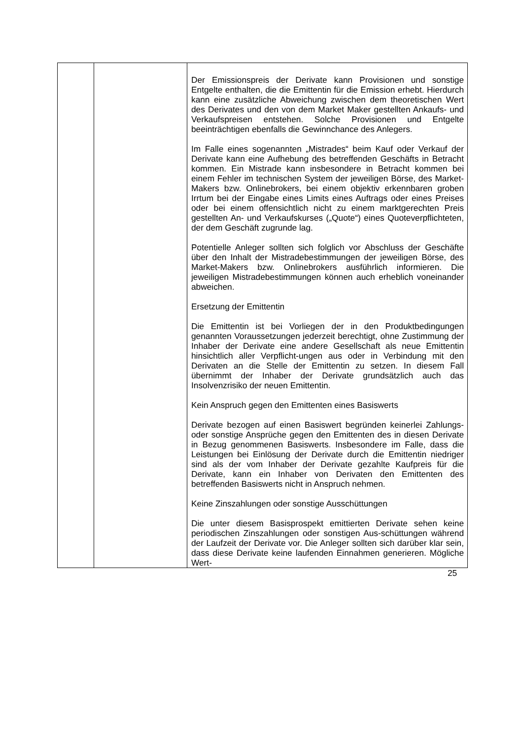| | | Der Emissionspreis der Derivate kann Provisionen und sonstige Entgelte enthalten, die die Emittentin für die Emission erhebt. Hierdurch kann eine zusätzliche Abweichung zwischen dem theoretischen Wert des Derivates und den von dem Market Maker gestellten Ankaufs- und Verkaufspreisen entstehen. Solche Provisionen und Entgelte beeinträchtigen ebenfalls die Gewinnchance des Anlegers. Im Falle eines sogenannten „Mistrades“ beim Kauf oder Verkauf der Derivate kann eine Aufhebung des betreffenden Geschäfts in Betracht kommen. Ein Mistrade kann insbesondere in Betracht kommen bei einem Fehler im technischen System der jeweiligen Börse, des Market-Makers bzw. Onlinebrokers, bei einem objektiv erkennbaren groben Irrtum bei der Eingabe eines Limits eines Auftrags oder eines Preises oder bei einem offensichtlich nicht zu einem marktgerechten Preis gestellten An- und Verkaufskurses („Quote“) eines Quoteverpflichteten, der dem Geschäft zugrunde lag. Potentielle Anleger sollten sich folglich vor Abschluss der Geschäfte über den Inhalt der Mistradebestimmungen der jeweiligen Börse, des Market-Makers bzw. Onlinebrokers ausführlich informieren. Die jeweiligen Mistradebestimmungen können auch erheblich voneinander abweichen. Ersetzung der Emittentin Die Emittentin ist bei Vorliegen der in den Produktbedingungen genannten Voraussetzungen jederzeit berechtigt, ohne Zustimmung der Inhaber der Derivate eine andere Gesellschaft als neue Emittentin hinsichtlich aller Verpflicht-ungen aus oder in Verbindung mit den Derivaten an die Stelle der Emittentin zu setzen. In diesem Fall übernimmt der Inhaber der Derivate grundsätzlich auch das Insolvenzrisiko der neuen Emittentin. Kein Anspruch gegen den Emittenten eines Basiswerts Derivate bezogen auf einen Basiswert begründen keinerlei Zahlungs- oder sonstige Ansprüche gegen den Emittenten des in diesen Derivate in Bezug genommenen Basiswerts. Insbesondere im Falle, dass die Leistungen bei Einlösung der Derivate durch die Emittentin niedriger sind als der vom Inhaber der Derivate gezahlte Kaufpreis für die Derivate, kann ein Inhaber von Derivaten den Emittenten des betreffenden Basiswerts nicht in Anspruch nehmen. Keine Zinszahlungen oder sonstige Ausschüttungen Die unter diesem Basisprospekt emittierten Derivate sehen keine periodischen Zinszahlungen oder sonstigen Aus-schüttungen während der Laufzeit der Derivate vor. Die Anleger sollten sich darüber klar sein, dass diese Derivate keine laufenden Einnahmen generieren. Mögliche Wert- |
25